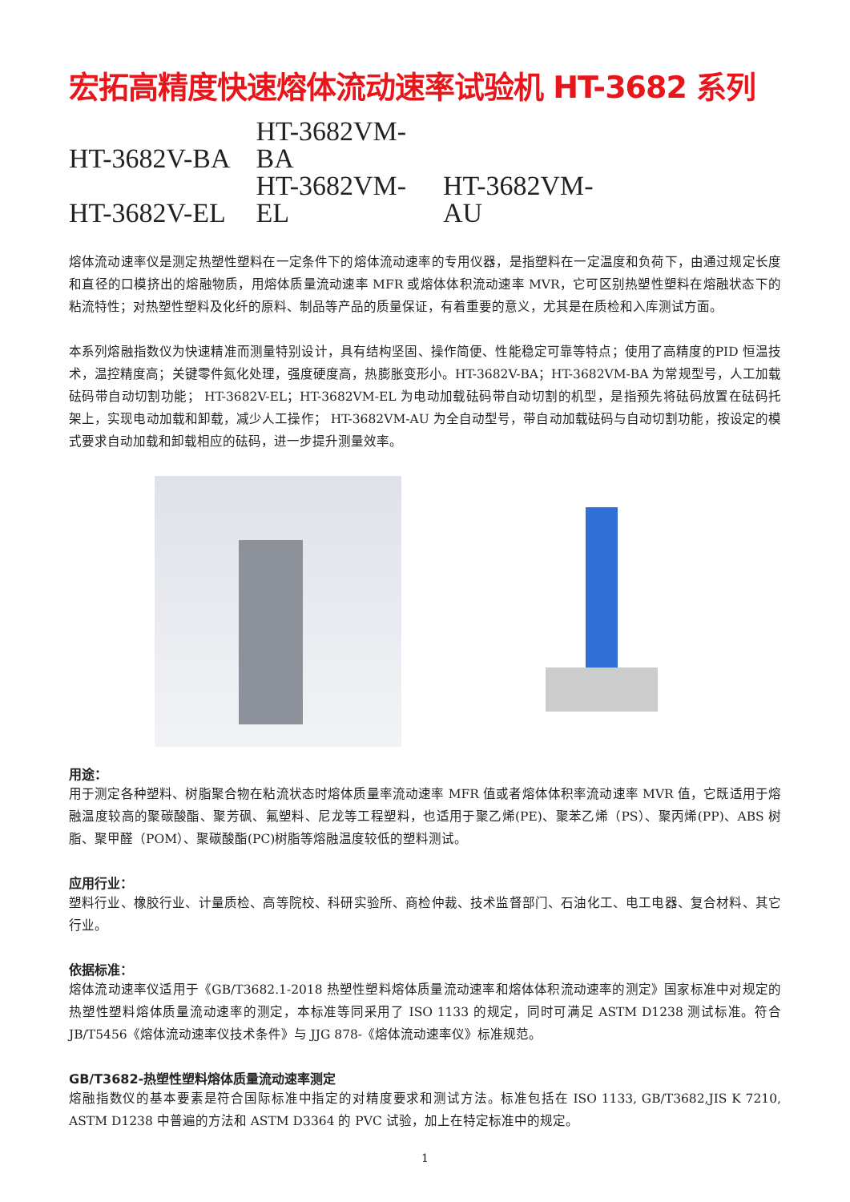宏拓高精度快速熔体流动速率试验机 HT-3682 系列
HT-3682V-BA HT-3682VM-BA
HT-3682V-EL HT-3682VM-EL HT-3682VM-AU
熔体流动速率仪是测定热塑性塑料在一定条件下的熔体流动速率的专用仪器，是指塑料在一定温度和负荷下，由通过规定长度和直径的口模挤出的熔融物质，用熔体质量流动速率 MFR 或熔体体积流动速率 MVR，它可区别热塑性塑料在熔融状态下的粘流特性；对热塑性塑料及化纤的原料、制品等产品的质量保证，有着重要的意义，尤其是在质检和入库测试方面。
本系列熔融指数仪为快速精准而测量特别设计，具有结构坚固、操作简便、性能稳定可靠等特点；使用了高精度的PID 恒温技术，温控精度高；关键零件氮化处理，强度硬度高，热膨胀变形小。HT-3682V-BA；HT-3682VM-BA 为常规型号，人工加载砝码带自动切割功能； HT-3682V-EL；HT-3682VM-EL 为电动加载砝码带自动切割的机型，是指预先将砝码放置在砝码托架上，实现电动加载和卸载，减少人工操作； HT-3682VM-AU 为全自动型号，带自动加载砝码与自动切割功能，按设定的模式要求自动加载和卸载相应的砝码，进一步提升测量效率。
用途：
用于测定各种塑料、树脂聚合物在粘流状态时熔体质量率流动速率 MFR 值或者熔体体积率流动速率 MVR 值，它既适用于熔融温度较高的聚碳酸酯、聚芳砜、氟塑料、尼龙等工程塑料，也适用于聚乙烯(PE)、聚苯乙烯（PS）、聚丙烯(PP)、ABS 树脂、聚甲醛（POM）、聚碳酸酯(PC)树脂等熔融温度较低的塑料测试。
应用行业：
塑料行业、橡胶行业、计量质检、高等院校、科研实验所、商检仲裁、技术监督部门、石油化工、电工电器、复合材料、其它行业。
依据标准：
熔体流动速率仪适用于《GB/T3682.1-2018 热塑性塑料熔体质量流动速率和熔体体积流动速率的测定》国家标准中对规定的热塑性塑料熔体质量流动速率的测定，本标准等同采用了 ISO 1133 的规定，同时可满足 ASTM D1238 测试标准。符合 JB/T5456《熔体流动速率仪技术条件》与 JJG 878-《熔体流动速率仪》标准规范。
GB/T3682-热塑性塑料熔体质量流动速率测定
熔融指数仪的基本要素是符合国际标准中指定的对精度要求和测试方法。标准包括在 ISO 1133, GB/T3682,JIS K 7210, ASTM D1238 中普遍的方法和 ASTM D3364 的 PVC 试验，加上在特定标准中的规定。
1